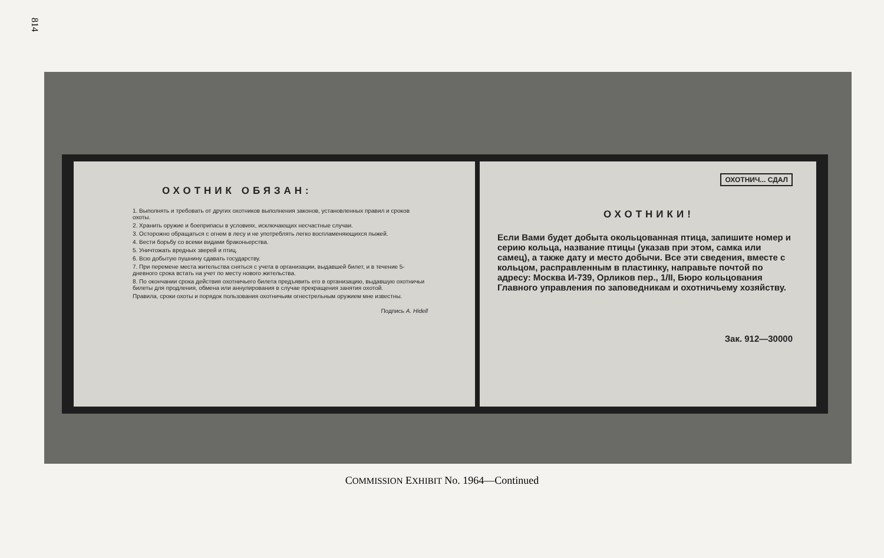814
ОХОТНИК ОБЯЗАН:
1. Выполнять и требовать от других охотников выполнения законов, установленных правил и сроков охоты.
2. Хранить оружие и боеприпасы в условиях, исключающих несчастные случаи.
3. Осторожно обращаться с огнем в лесу и не употреблять легко воспламеняющихся пыжей.
4. Вести борьбу со всеми видами браконьерства.
5. Уничтожать вредных зверей и птиц.
6. Всю добытую пушнину сдавать государству.
7. При перемене места жительства сняться с учета в организации, выдавшей билет, и в течение 5-дневного срока встать на учет по месту нового жительства.
8. По окончании срока действия охотничьего билета предъявить его в организацию, выдавшую охотничьи билеты для продления, обмена или аннулирования в случае прекращения занятия охотой.
Правила, сроки охоты и порядок пользования охотничьим огнестрельным оружием мне известны.
Подпись A. Hidell
ОХОТНИЧ... СДАЛ
ОХОТНИКИ!
Если Вами будет добыта окольцованная птица, запишите номер и серию кольца, название птицы (указав при этом, самка или самец), а также дату и место добычи. Все эти сведения, вместе с кольцом, расправленным в пластинку, направьте почтой по адресу: Москва И-739, Орликов пер., 1/II, Бюро кольцования Главного управления по заповедникам и охотничьему хозяйству.
Зак. 912—30000
COMMISSION EXHIBIT No. 1964—Continued